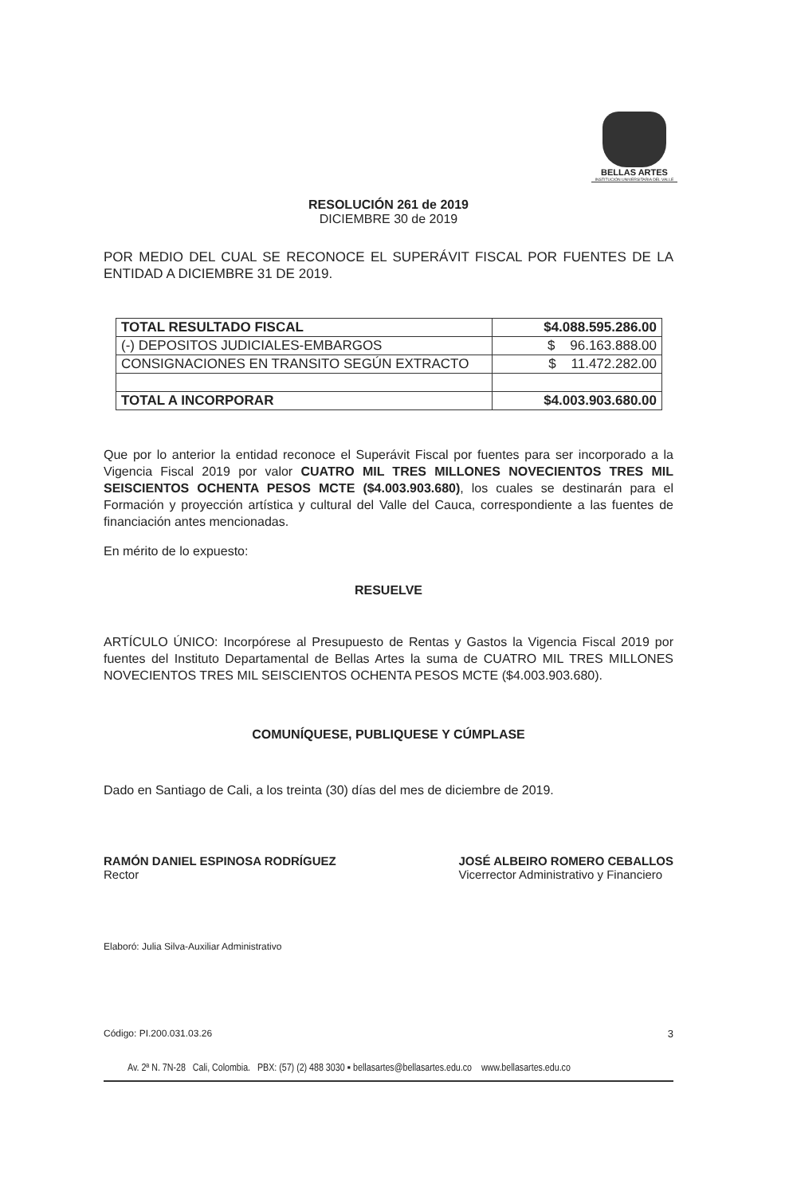BELLAS ARTES
INSTITUCIÓN UNIVERSITARIA DEL VALLE
RESOLUCIÓN 261 de 2019
DICIEMBRE 30 de 2019
POR MEDIO DEL CUAL SE RECONOCE EL SUPERÁVIT FISCAL POR FUENTES DE LA ENTIDAD A DICIEMBRE 31 DE 2019.
| TOTAL RESULTADO FISCAL | $4.088.595.286.00 |
| (-) DEPOSITOS JUDICIALES-EMBARGOS | $ 96.163.888.00 |
| CONSIGNACIONES EN TRANSITO SEGÚN EXTRACTO | $ 11.472.282.00 |
| TOTAL A INCORPORAR | $4.003.903.680.00 |
Que por lo anterior la entidad reconoce el Superávit Fiscal por fuentes para ser incorporado a la Vigencia Fiscal 2019 por valor CUATRO MIL TRES MILLONES NOVECIENTOS TRES MIL SEISCIENTOS OCHENTA PESOS MCTE ($4.003.903.680), los cuales se destinarán para el Formación y proyección artística y cultural del Valle del Cauca, correspondiente a las fuentes de financiación antes mencionadas.
En mérito de lo expuesto:
RESUELVE
ARTÍCULO ÚNICO: Incorpórese al Presupuesto de Rentas y Gastos la Vigencia Fiscal 2019 por fuentes del Instituto Departamental de Bellas Artes la suma de CUATRO MIL TRES MILLONES NOVECIENTOS TRES MIL SEISCIENTOS OCHENTA PESOS MCTE ($4.003.903.680).
COMUNÍQUESE, PUBLIQUESE Y CÚMPLASE
Dado en Santiago de Cali, a los treinta (30) días del mes de diciembre de 2019.
RAMÓN DANIEL ESPINOSA RODRÍGUEZ
Rector
JOSÉ ALBEIRO ROMERO CEBALLOS
Vicerrector Administrativo y Financiero
Elaboró: Julia Silva-Auxiliar Administrativo
Código: PI.200.031.03.26 3
Av. 2ª N. 7N-28 Cali, Colombia. PBX: (57) (2) 488 3030 ▪ bellasartes@bellasartes.edu.co www.bellasartes.edu.co